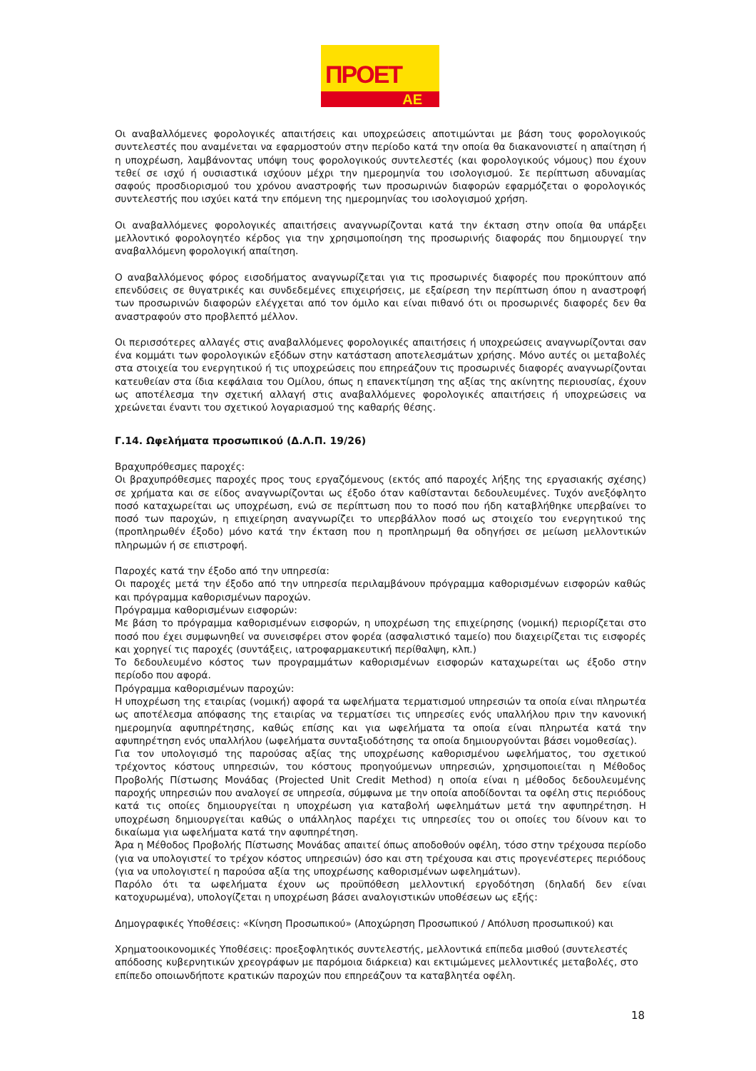ΠΡΟΕΤ
ΑΕ
Οι αναβαλλόμενες φορολογικές απαιτήσεις και υποχρεώσεις αποτιμώνται με βάση τους φορολογικούς συντελεστές που αναμένεται να εφαρμοστούν στην περίοδο κατά την οποία θα διακανονιστεί η απαίτηση ή η υποχρέωση, λαμβάνοντας υπόψη τους φορολογικούς συντελεστές (και φορολογικούς νόμους) που έχουν τεθεί σε ισχύ ή ουσιαστικά ισχύουν μέχρι την ημερομηνία του ισολογισμού. Σε περίπτωση αδυναμίας σαφούς προσδιορισμού του χρόνου αναστροφής των προσωρινών διαφορών εφαρμόζεται ο φορολογικός συντελεστής που ισχύει κατά την επόμενη της ημερομηνίας του ισολογισμού χρήση.
Οι αναβαλλόμενες φορολογικές απαιτήσεις αναγνωρίζονται κατά την έκταση στην οποία θα υπάρξει μελλοντικό φορολογητέο κέρδος για την χρησιμοποίηση της προσωρινής διαφοράς που δημιουργεί την αναβαλλόμενη φορολογική απαίτηση.
Ο αναβαλλόμενος φόρος εισοδήματος αναγνωρίζεται για τις προσωρινές διαφορές που προκύπτουν από επενδύσεις σε θυγατρικές και συνδεδεμένες επιχειρήσεις, με εξαίρεση την περίπτωση όπου η αναστροφή των προσωρινών διαφορών ελέγχεται από τον όμιλο και είναι πιθανό ότι οι προσωρινές διαφορές δεν θα αναστραφούν στο προβλεπτό μέλλον.
Οι περισσότερες αλλαγές στις αναβαλλόμενες φορολογικές απαιτήσεις ή υποχρεώσεις αναγνωρίζονται σαν ένα κομμάτι των φορολογικών εξόδων στην κατάσταση αποτελεσμάτων χρήσης. Μόνο αυτές οι μεταβολές στα στοιχεία του ενεργητικού ή τις υποχρεώσεις που επηρεάζουν τις προσωρινές διαφορές αναγνωρίζονται κατευθείαν στα ίδια κεφάλαια του Ομίλου, όπως η επανεκτίμηση της αξίας της ακίνητης περιουσίας, έχουν ως αποτέλεσμα την σχετική αλλαγή στις αναβαλλόμενες φορολογικές απαιτήσεις ή υποχρεώσεις να χρεώνεται έναντι του σχετικού λογαριασμού της καθαρής θέσης.
Γ.14. Ωφελήματα προσωπικού (Δ.Λ.Π. 19/26)
Βραχυπρόθεσμες παροχές:
Οι βραχυπρόθεσμες παροχές προς τους εργαζόμενους (εκτός από παροχές λήξης της εργασιακής σχέσης) σε χρήματα και σε είδος αναγνωρίζονται ως έξοδο όταν καθίστανται δεδουλευμένες. Τυχόν ανεξόφλητο ποσό καταχωρείται ως υποχρέωση, ενώ σε περίπτωση που το ποσό που ήδη καταβλήθηκε υπερβαίνει το ποσό των παροχών, η επιχείρηση αναγνωρίζει το υπερβάλλον ποσό ως στοιχείο του ενεργητικού της (προπληρωθέν έξοδο) μόνο κατά την έκταση που η προπληρωμή θα οδηγήσει σε μείωση μελλοντικών πληρωμών ή σε επιστροφή.
Παροχές κατά την έξοδο από την υπηρεσία:
Οι παροχές μετά την έξοδο από την υπηρεσία περιλαμβάνουν πρόγραμμα καθορισμένων εισφορών καθώς και πρόγραμμα καθορισμένων παροχών.
Πρόγραμμα καθορισμένων εισφορών:
Με βάση το πρόγραμμα καθορισμένων εισφορών, η υποχρέωση της επιχείρησης (νομική) περιορίζεται στο ποσό που έχει συμφωνηθεί να συνεισφέρει στον φορέα (ασφαλιστικό ταμείο) που διαχειρίζεται τις εισφορές και χορηγεί τις παροχές (συντάξεις, ιατροφαρμακευτική περίθαλψη, κλπ.)
Το δεδουλευμένο κόστος των προγραμμάτων καθορισμένων εισφορών καταχωρείται ως έξοδο στην περίοδο που αφορά.
Πρόγραμμα καθορισμένων παροχών:
Η υποχρέωση της εταιρίας (νομική) αφορά τα ωφελήματα τερματισμού υπηρεσιών τα οποία είναι πληρωτέα ως αποτέλεσμα απόφασης της εταιρίας να τερματίσει τις υπηρεσίες ενός υπαλλήλου πριν την κανονική ημερομηνία αφυπηρέτησης, καθώς επίσης και για ωφελήματα τα οποία είναι πληρωτέα κατά την αφυπηρέτηση ενός υπαλλήλου (ωφελήματα συνταξιοδότησης τα οποία δημιουργούνται βάσει νομοθεσίας).
Για τον υπολογισμό της παρούσας αξίας της υποχρέωσης καθορισμένου ωφελήματος, του σχετικού τρέχοντος κόστους υπηρεσιών, του κόστους προηγούμενων υπηρεσιών, χρησιμοποιείται η Μέθοδος Προβολής Πίστωσης Μονάδας (Projected Unit Credit Method) η οποία είναι η μέθοδος δεδουλευμένης παροχής υπηρεσιών που αναλογεί σε υπηρεσία, σύμφωνα με την οποία αποδίδονται τα οφέλη στις περιόδους κατά τις οποίες δημιουργείται η υποχρέωση για καταβολή ωφελημάτων μετά την αφυπηρέτηση. Η υποχρέωση δημιουργείται καθώς ο υπάλληλος παρέχει τις υπηρεσίες του οι οποίες του δίνουν και το δικαίωμα για ωφελήματα κατά την αφυπηρέτηση.
Άρα η Μέθοδος Προβολής Πίστωσης Μονάδας απαιτεί όπως αποδοθούν οφέλη, τόσο στην τρέχουσα περίοδο (για να υπολογιστεί το τρέχον κόστος υπηρεσιών) όσο και στη τρέχουσα και στις προγενέστερες περιόδους (για να υπολογιστεί η παρούσα αξία της υποχρέωσης καθορισμένων ωφελημάτων).
Παρόλο ότι τα ωφελήματα έχουν ως προϋπόθεση μελλοντική εργοδότηση (δηλαδή δεν είναι κατοχυρωμένα), υπολογίζεται η υποχρέωση βάσει αναλογιστικών υποθέσεων ως εξής:
Δημογραφικές Υποθέσεις: «Κίνηση Προσωπικού» (Αποχώρηση Προσωπικού / Απόλυση προσωπικού) και
Χρηματοοικονομικές Υποθέσεις: προεξοφλητικός συντελεστής, μελλοντικά επίπεδα μισθού (συντελεστές απόδοσης κυβερνητικών χρεογράφων με παρόμοια διάρκεια) και εκτιμώμενες μελλοντικές μεταβολές, στο επίπεδο οποιωνδήποτε κρατικών παροχών που επηρεάζουν τα καταβλητέα οφέλη.
18